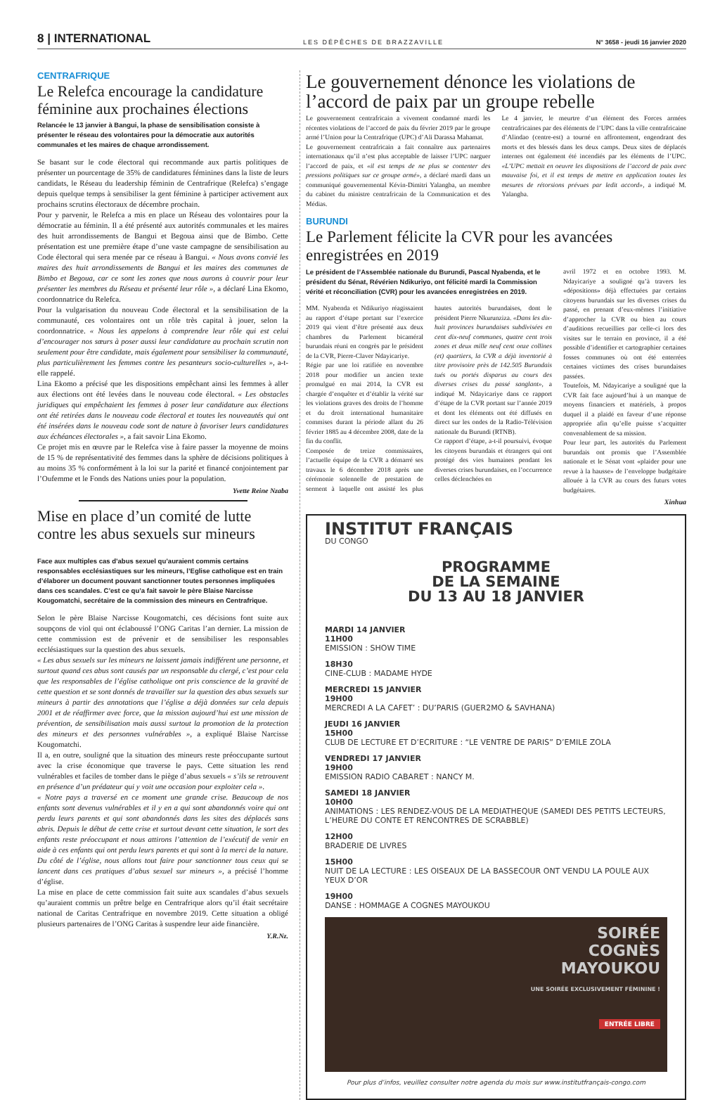8 | INTERNATIONAL LES DÉPÊCHES DE BRAZZAVILLE N° 3658 - jeudi 16 janvier 2020
CENTRAFRIQUE
Le Relefca encourage la candidature féminine aux prochaines élections
Relancée le 13 janvier à Bangui, la phase de sensibilisation consiste à présenter le réseau des volontaires pour la démocratie aux autorités communales et les maires de chaque arrondissement.
Se basant sur le code électoral qui recommande aux partis politiques de présenter un pourcentage de 35% de candidatures féminines dans la liste de leurs candidats, le Réseau du leadership féminin de Centrafrique (Relefca) s’engage depuis quelque temps à sensibiliser la gent féminine à participer activement aux prochains scrutins électoraux de décembre prochain.
Pour y parvenir, le Relefca a mis en place un Réseau des volontaires pour la démocratie au féminin. Il a été présenté aux autorités communales et les maires des huit arrondissements de Bangui et Begoua ainsi que de Bimbo. Cette présentation est une première étape d’une vaste campagne de sensibilisation au Code électoral qui sera menée par ce réseau à Bangui. « Nous avons convié les maires des huit arrondissements de Bangui et les maires des communes de Bimbo et Begoua, car ce sont les zones que nous aurons à couvrir pour leur présenter les membres du Réseau et présenté leur rôle », a déclaré Lina Ekomo, coordonnatrice du Relefca.
Pour la vulgarisation du nouveau Code électoral et la sensibilisation de la communauté, ces volontaires ont un rôle très capital à jouer, selon la coordonnatrice. « Nous les appelons à comprendre leur rôle qui est celui d’encourager nos sœurs à poser aussi leur candidature au prochain scrutin non seulement pour être candidate, mais également pour sensibiliser la communauté, plus particulièrement les femmes contre les pesanteurs socio-culturelles », a-t-elle rappelé.
Lina Ekomo a précisé que les dispositions empêchant ainsi les femmes à aller aux élections ont été levées dans le nouveau code électoral. « Les obstacles juridiques qui empêchaient les femmes à poser leur candidature aux élections ont été retirées dans le nouveau code électoral et toutes les nouveautés qui ont été insérées dans le nouveau code sont de nature à favoriser leurs candidatures aux échéances électorales », a fait savoir Lina Ekomo.
Ce projet mis en œuvre par le Relefca vise à faire passer la moyenne de moins de 15 % de représentativité des femmes dans la sphère de décisions politiques à au moins 35 % conformément à la loi sur la parité et financé conjointement par l’Oufemme et le Fonds des Nations unies pour la population.
Yvette Reine Nzaba
Mise en place d’un comité de lutte contre les abus sexuels sur mineurs
Face aux multiples cas d’abus sexuel qu’auraient commis certains responsables ecclésiastiques sur les mineurs, l’Eglise catholique est en train d’élaborer un document pouvant sanctionner toutes personnes impliquées dans ces scandales. C’est ce qu’a fait savoir le père Blaise Narcisse Kougomatchi, secrétaire de la commission des mineurs en Centrafrique.
Selon le père Blaise Narcisse Kougomatchi, ces décisions font suite aux soupçons de viol qui ont éclaboussé l’ONG Caritas l’an dernier. La mission de cette commission est de prévenir et de sensibiliser les responsables ecclésiastiques sur la question des abus sexuels.
« Les abus sexuels sur les mineurs ne laissent jamais indifférent une personne, et surtout quand ces abus sont causés par un responsable du clergé, c’est pour cela que les responsables de l’église catholique ont pris conscience de la gravité de cette question et se sont donnés de travailler sur la question des abus sexuels sur mineurs à partir des annotations que l’église a déjà données sur cela depuis 2001 et de réaffirmer avec force, que la mission aujourd’hui est une mission de prévention, de sensibilisation mais aussi surtout la promotion de la protection des mineurs et des personnes vulnérables », a expliqué Blaise Narcisse Kougomatchi.
Il a, en outre, souligné que la situation des mineurs reste préoccupante surtout avec la crise économique que traverse le pays. Cette situation les rend vulnérables et faciles de tomber dans le piège d’abus sexuels « s’ils se retrouvent en présence d’un prédateur qui y voit une occasion pour exploiter cela ».
« Notre pays a traversé en ce moment une grande crise. Beaucoup de nos enfants sont devenus vulnérables et il y en a qui sont abandonnés voire qui ont perdu leurs parents et qui sont abandonnés dans les sites des déplacés sans abris. Depuis le début de cette crise et surtout devant cette situation, le sort des enfants reste préoccupant et nous attirons l’attention de l’exécutif de venir en aide à ces enfants qui ont perdu leurs parents et qui sont à la merci de la nature. Du côté de l’église, nous allons tout faire pour sanctionner tous ceux qui se lancent dans ces pratiques d’abus sexuel sur mineurs », a précisé l’homme d’église.
La mise en place de cette commission fait suite aux scandales d’abus sexuels qu’auraient commis un prêtre belge en Centrafrique alors qu’il était secrétaire national de Caritas Centrafrique en novembre 2019. Cette situation a obligé plusieurs partenaires de l’ONG Caritas à suspendre leur aide financière.
Y.R.Nz.
Le gouvernement dénonce les violations de l’accord de paix par un groupe rebelle
Le gouvernement centrafricain a vivement condamné mardi les récentes violations de l’accord de paix du février 2019 par le groupe armé l’Union pour la Centrafrique (UPC) d’Ali Darassa Mahamat.
Le gouvernement centrafricain a fait connaître aux partenaires internationaux qu’il n’est plus acceptable de laisser l’UPC narguer l’accord de paix, et «il est temps de ne plus se contenter des pressions politiques sur ce groupe armé», a déclaré mardi dans un communiqué gouvernemental Kévin-Dimitri Yalangba, un membre du cabinet du ministre centrafricain de la Communication et des Médias.
Le 4 janvier, le meurtre d’un élément des Forces armées centrafricaines par des éléments de l’UPC dans la ville centrafricaine d’Alindao (centre-est) a tourné en affrontement, engendrant des morts et des blessés dans les deux camps. Deux sites de déplacés internes ont également été incendiés par les éléments de l’UPC. «L’UPC mettait en oeuvre les dispositions de l’accord de paix avec mauvaise foi, et il est temps de mettre en application toutes les mesures de rétorsions prévues par ledit accord», a indiqué M. Yalangba.
BURUNDI
Le Parlement félicite la CVR pour les avancées enregistrées en 2019
Le président de l’Assemblée nationale du Burundi, Pascal Nyabenda, et le président du Sénat, Révérien Ndikuriyo, ont félicité mardi la Commission vérité et réconciliation (CVR) pour les avancées enregistrées en 2019.
MM. Nyabenda et Ndikuriyo réagissaient au rapport d’étape portant sur l’exercice 2019 qui vient d’être présenté aux deux chambres du Parlement bicaméral burundais réuni en congrès par le président de la CVR, Pierre-Claver Ndayicariye.
Régie par une loi ratifiée en novembre 2018 pour modifier un ancien texte promulgué en mai 2014, la CVR est chargée d’enquêter et d’établir la vérité sur les violations graves des droits de l’homme et du droit international humanitaire commises durant la période allant du 26 février 1885 au 4 décembre 2008, date de la fin du conflit.
Composée de treize commissaires, l’actuelle équipe de la CVR a démarré ses travaux le 6 décembre 2018 après une cérémonie solennelle de prestation de serment à laquelle ont assisté les plus hautes autorités burundaises, dont le président Pierre Nkurunziza. «Dans les dix-huit provinces burundaises subdivisées en cent dix-neuf communes, quatre cent trois zones et deux mille neuf cent onze collines (et) quartiers, la CVR a déjà inventorié à titre provisoire près de 142.505 Burundais tués ou portés disparus au cours des diverses crises du passé sanglant», a indiqué M. Ndayicariye dans ce rapport d’étape de la CVR portant sur l’année 2019 et dont les éléments ont été diffusés en direct sur les ondes de la Radio-Télévision nationale du Burundi (RTNB).
Ce rapport d’étape, a-t-il poursuivi, évoque les citoyens burundais et étrangers qui ont protégé des vies humaines pendant les diverses crises burundaises, en l’occurrence celles déclenchées en
avril 1972 et en octobre 1993. M. Ndayicariye a souligné qu’à travers les «dépositions» déjà effectuées par certains citoyens burundais sur les diverses crises du passé, en prenant d’eux-mêmes l’initiative d’approcher la CVR ou bien au cours d’auditions recueillies par celle-ci lors des visites sur le terrain en province, il a été possible d’identifier et cartographier certaines fosses communes où ont été enterrées certaines victimes des crises burundaises passées.
Toutefois, M. Ndayicariye a souligné que la CVR fait face aujourd’hui à un manque de moyens financiers et matériels, à propos duquel il a plaidé en faveur d’une réponse appropriée afin qu’elle puisse s’acquitter convenablement de sa mission.
Pour leur part, les autorités du Parlement burundais ont promis que l’Assemblée nationale et le Sénat vont «plaider pour une revue à la hausse» de l’enveloppe budgétaire allouée à la CVR au cours des futurs votes budgétaires.
Xinhua
INSTITUT FRANÇAIS
DU CONGO
PROGRAMME
DE LA SEMAINE
DU 13 AU 18 JANVIER
MARDI 14 JANVIER
11H00
EMISSION : SHOW TIME
18H30
CINE-CLUB : MADAME HYDE
MERCREDI 15 JANVIER
19H00
MERCREDI A LA CAFET’ : DU’PARIS (GUER2MO & SAVHANA)
JEUDI 16 JANVIER
15H00
CLUB DE LECTURE ET D’ECRITURE : “LE VENTRE DE PARIS” D’EMILE ZOLA
VENDREDI 17 JANVIER
19H00
EMISSION RADIO CABARET : NANCY M.
SAMEDI 18 JANVIER
10H00
ANIMATIONS : LES RENDEZ-VOUS DE LA MEDIATHEQUE (SAMEDI DES PETITS LECTEURS, L’HEURE DU CONTE ET RENCONTRES DE SCRABBLE)
12H00
BRADERIE DE LIVRES
15H00
NUIT DE LA LECTURE : LES OISEAUX DE LA BASSECOUR ONT VENDU LA POULE AUX YEUX D’OR
19H00
DANSE : HOMMAGE A COGNES MAYOUKOU
SOIRÉE
COGNÈS
MAYOUKOU
UNE SOIRÉE EXCLUSIVEMENT FÉMININE !
ENTRÉE LIBRE
Pour plus d’infos, veuillez consulter notre agenda du mois sur www.institutfrançais-congo.com